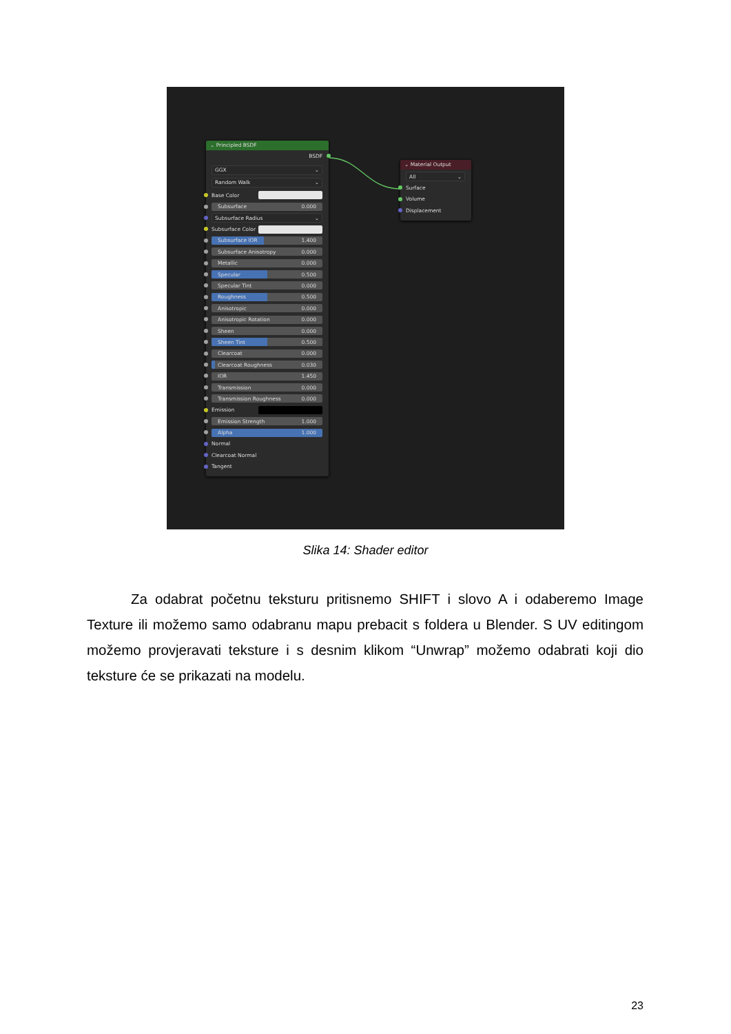⌄ Principled BSDF
BSDF
GGX ⌄
Random Walk ⌄
Base Color
Subsurface 0.000
Subsurface Radius ⌄
Subsurface Color
Subsurface IOR 1.400
Subsurface Anisotropy 0.000
Metallic 0.000
Specular 0.500
Specular Tint 0.000
Roughness 0.500
Anisotropic 0.000
Anisotropic Rotation 0.000
Sheen 0.000
Sheen Tint 0.500
Clearcoat 0.000
Clearcoat Roughness 0.030
IOR 1.450
Transmission 0.000
Transmission Roughness 0.000
Emission
Emission Strength 1.000
Alpha 1.000
Normal
Clearcoat Normal
Tangent
⌄ Material Output
All ⌄
Surface
Volume
Displacement
Slika 14: Shader editor
Za odabrat početnu teksturu pritisnemo SHIFT i slovo A i odaberemo Image Texture ili možemo samo odabranu mapu prebacit s foldera u Blender. S UV editingom možemo provjeravati teksture i s desnim klikom “Unwrap” možemo odabrati koji dio teksture će se prikazati na modelu.
23